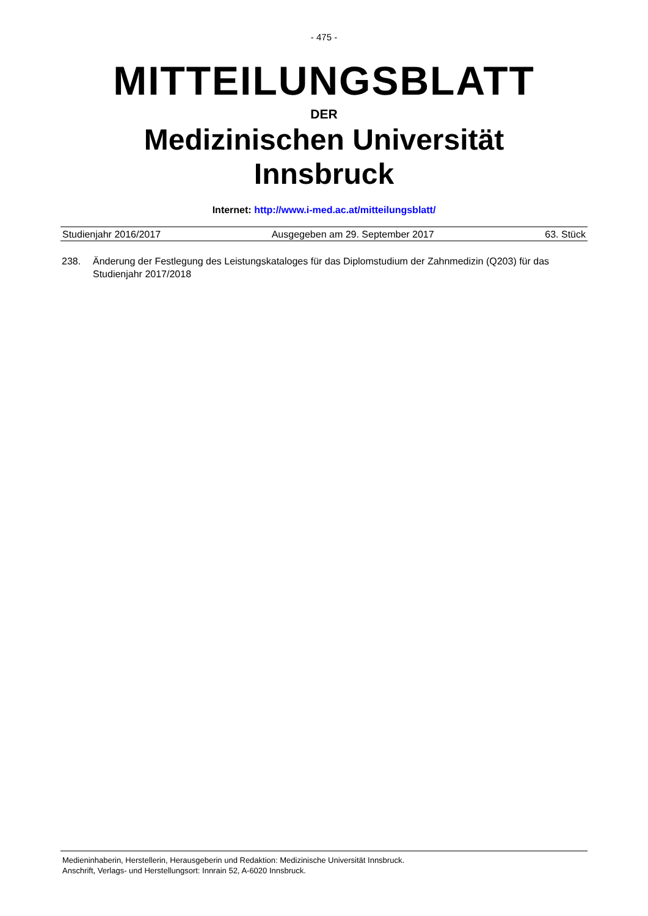- 475 -
MITTEILUNGSBLATT
DER
Medizinischen Universität
Innsbruck
Internet: http://www.i-med.ac.at/mitteilungsblatt/
Studienjahr 2016/2017 Ausgegeben am 29. September 2017 63. Stück
238. Änderung der Festlegung des Leistungskataloges für das Diplomstudium der Zahnmedizin (Q203) für das Studienjahr 2017/2018
Medieninhaberin, Herstellerin, Herausgeberin und Redaktion: Medizinische Universität Innsbruck.
Anschrift, Verlags- und Herstellungsort: Innrain 52, A-6020 Innsbruck.